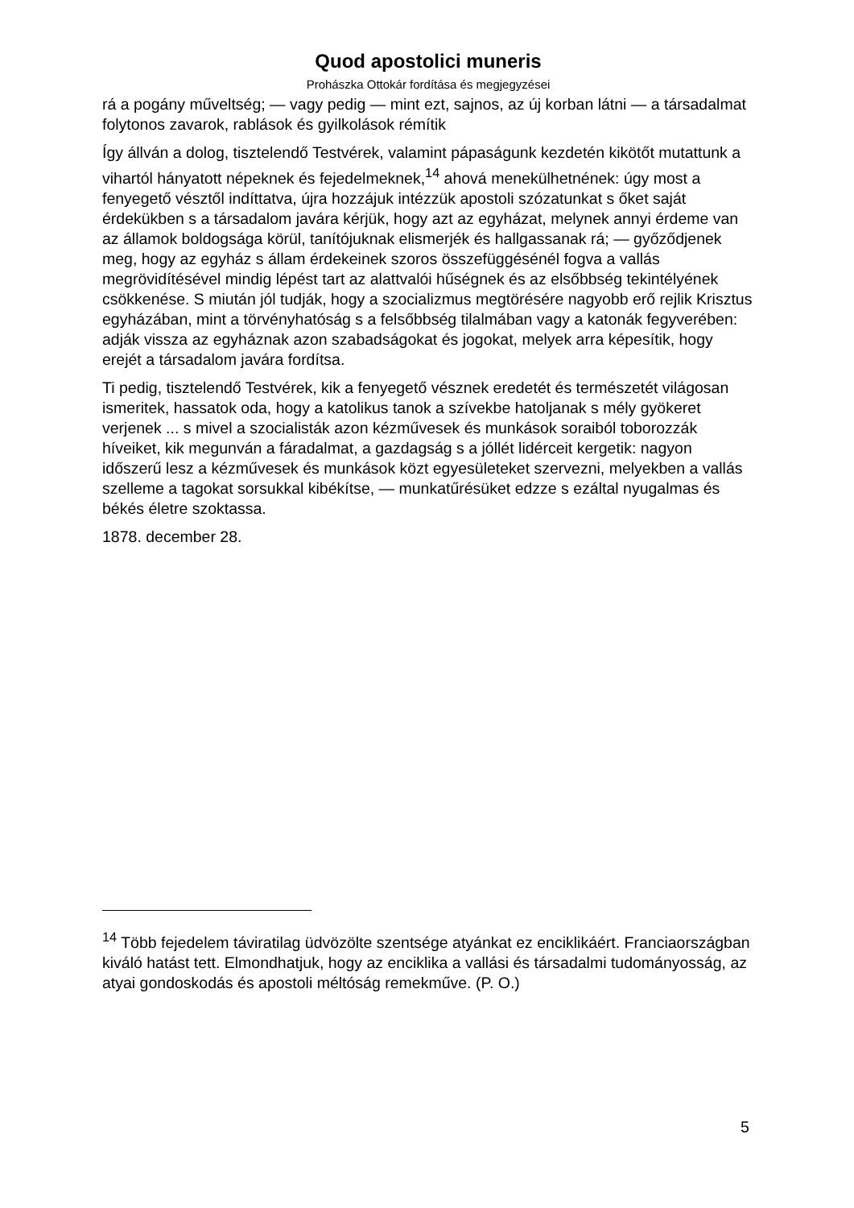Quod apostolici muneris
Prohászka Ottokár fordítása és megjegyzései
rá a pogány műveltség; — vagy pedig — mint ezt, sajnos, az új korban látni — a társadalmat folytonos zavarok, rablások és gyilkolások rémítik
Így állván a dolog, tisztelendő Testvérek, valamint pápaságunk kezdetén kikötőt mutattunk a vihartól hányatott népeknek és fejedelmeknek,<sup>14</sup> ahová menekülhetnének: úgy most a fenyegető vésztől indíttatva, újra hozzájuk intézzük apostoli szózatunkat s őket saját érdekükben s a társadalom javára kérjük, hogy azt az egyházat, melynek annyi érdeme van az államok boldogsága körül, tanítójuknak elismerjék és hallgassanak rá; — győződjenek meg, hogy az egyház s állam érdekeinek szoros összefüggésénél fogva a vallás megrövidítésével mindig lépést tart az alattvalói hűségnek és az elsőbbség tekintélyének csökkenése. S miután jól tudják, hogy a szocializmus megtörésére nagyobb erő rejlik Krisztus egyházában, mint a törvényhatóság s a felsőbbség tilalmában vagy a katonák fegyverében: adják vissza az egyháznak azon szabadságokat és jogokat, melyek arra képesítik, hogy erejét a társadalom javára fordítsa.
Ti pedig, tisztelendő Testvérek, kik a fenyegető vésznek eredetét és természetét világosan ismeritek, hassatok oda, hogy a katolikus tanok a szívekbe hatoljanak s mély gyökeret verjenek ... s mivel a szocialisták azon kézművesek és munkások soraiból toborozzák híveiket, kik megunván a fáradalmat, a gazdagság s a jóllét lidérceit kergetik: nagyon időszerű lesz a kézművesek és munkások közt egyesületeket szervezni, melyekben a vallás szelleme a tagokat sorsukkal kibékítse, — munkatűrésüket edzze s ezáltal nyugalmas és békés életre szoktassa.
1878. december 28.
<sup>14</sup> Több fejedelem táviratilag üdvözölte szentsége atyánkat ez enciklikáért. Franciaországban kiváló hatást tett. Elmondhatjuk, hogy az enciklika a vallási és társadalmi tudományosság, az atyai gondoskodás és apostoli méltóság remekműve. (P. O.)
5